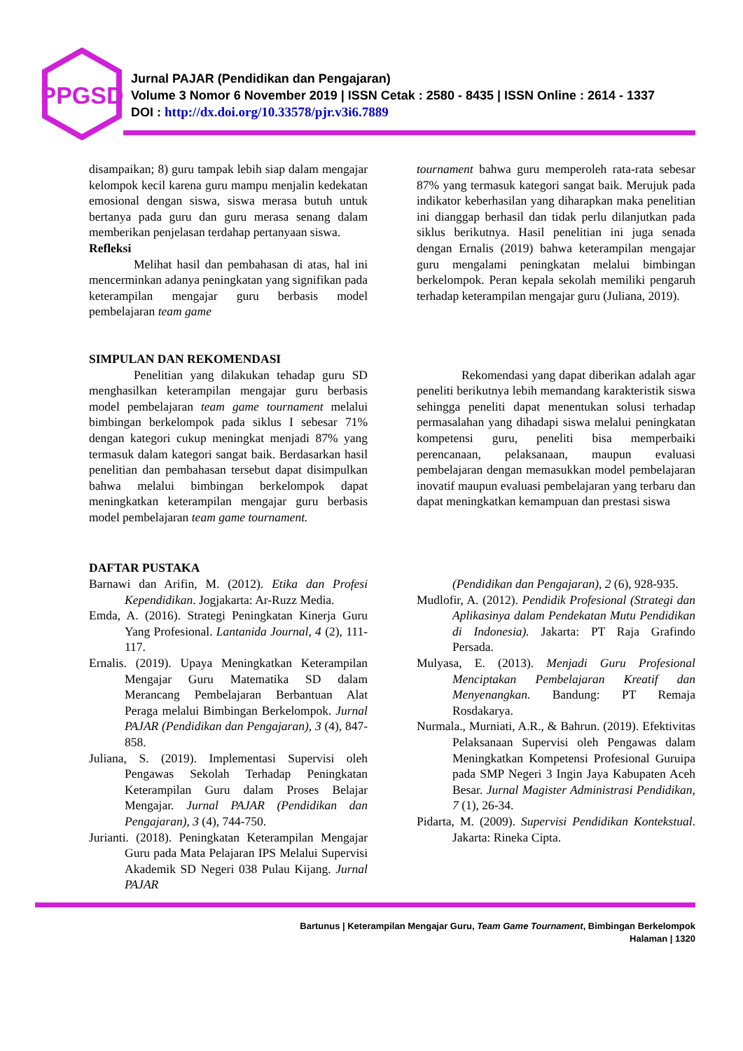PPGSD
Jurnal PAJAR (Pendidikan dan Pengajaran)
Volume 3 Nomor 6 November 2019 | ISSN Cetak : 2580 - 8435 | ISSN Online : 2614 - 1337
DOI : http://dx.doi.org/10.33578/pjr.v3i6.7889
disampaikan; 8) guru tampak lebih siap dalam mengajar kelompok kecil karena guru mampu menjalin kedekatan emosional dengan siswa, siswa merasa butuh untuk bertanya pada guru dan guru merasa senang dalam memberikan penjelasan terdahap pertanyaan siswa.
Refleksi
Melihat hasil dan pembahasan di atas, hal ini mencerminkan adanya peningkatan yang signifikan pada keterampilan mengajar guru berbasis model pembelajaran team game
tournament bahwa guru memperoleh rata-rata sebesar 87% yang termasuk kategori sangat baik. Merujuk pada indikator keberhasilan yang diharapkan maka penelitian ini dianggap berhasil dan tidak perlu dilanjutkan pada siklus berikutnya. Hasil penelitian ini juga senada dengan Ernalis (2019) bahwa keterampilan mengajar guru mengalami peningkatan melalui bimbingan berkelompok. Peran kepala sekolah memiliki pengaruh terhadap keterampilan mengajar guru (Juliana, 2019).
SIMPULAN DAN REKOMENDASI
Penelitian yang dilakukan tehadap guru SD menghasilkan keterampilan mengajar guru berbasis model pembelajaran team game tournament melalui bimbingan berkelompok pada siklus I sebesar 71% dengan kategori cukup meningkat menjadi 87% yang termasuk dalam kategori sangat baik. Berdasarkan hasil penelitian dan pembahasan tersebut dapat disimpulkan bahwa melalui bimbingan berkelompok dapat meningkatkan keterampilan mengajar guru berbasis model pembelajaran team game tournament.
Rekomendasi yang dapat diberikan adalah agar peneliti berikutnya lebih memandang karakteristik siswa sehingga peneliti dapat menentukan solusi terhadap permasalahan yang dihadapi siswa melalui peningkatan kompetensi guru, peneliti bisa memperbaiki perencanaan, pelaksanaan, maupun evaluasi pembelajaran dengan memasukkan model pembelajaran inovatif maupun evaluasi pembelajaran yang terbaru dan dapat meningkatkan kemampuan dan prestasi siswa
DAFTAR PUSTAKA
Barnawi dan Arifin, M. (2012). Etika dan Profesi Kependidikan. Jogjakarta: Ar-Ruzz Media.
Emda, A. (2016). Strategi Peningkatan Kinerja Guru Yang Profesional. Lantanida Journal, 4 (2), 111-117.
Ernalis. (2019). Upaya Meningkatkan Keterampilan Mengajar Guru Matematika SD dalam Merancang Pembelajaran Berbantuan Alat Peraga melalui Bimbingan Berkelompok. Jurnal PAJAR (Pendidikan dan Pengajaran), 3 (4), 847-858.
Juliana, S. (2019). Implementasi Supervisi oleh Pengawas Sekolah Terhadap Peningkatan Keterampilan Guru dalam Proses Belajar Mengajar. Jurnal PAJAR (Pendidikan dan Pengajaran), 3 (4), 744-750.
Jurianti. (2018). Peningkatan Keterampilan Mengajar Guru pada Mata Pelajaran IPS Melalui Supervisi Akademik SD Negeri 038 Pulau Kijang. Jurnal PAJAR
(Pendidikan dan Pengajaran), 2 (6), 928-935.
Mudlofir, A. (2012). Pendidik Profesional (Strategi dan Aplikasinya dalam Pendekatan Mutu Pendidikan di Indonesia). Jakarta: PT Raja Grafindo Persada.
Mulyasa, E. (2013). Menjadi Guru Profesional Menciptakan Pembelajaran Kreatif dan Menyenangkan. Bandung: PT Remaja Rosdakarya.
Nurmala., Murniati, A.R., & Bahrun. (2019). Efektivitas Pelaksanaan Supervisi oleh Pengawas dalam Meningkatkan Kompetensi Profesional Guruipa pada SMP Negeri 3 Ingin Jaya Kabupaten Aceh Besar. Jurnal Magister Administrasi Pendidikan, 7 (1), 26-34.
Pidarta, M. (2009). Supervisi Pendidikan Kontekstual. Jakarta: Rineka Cipta.
Bartunus | Keterampilan Mengajar Guru, Team Game Tournament, Bimbingan Berkelompok
Halaman | 1320